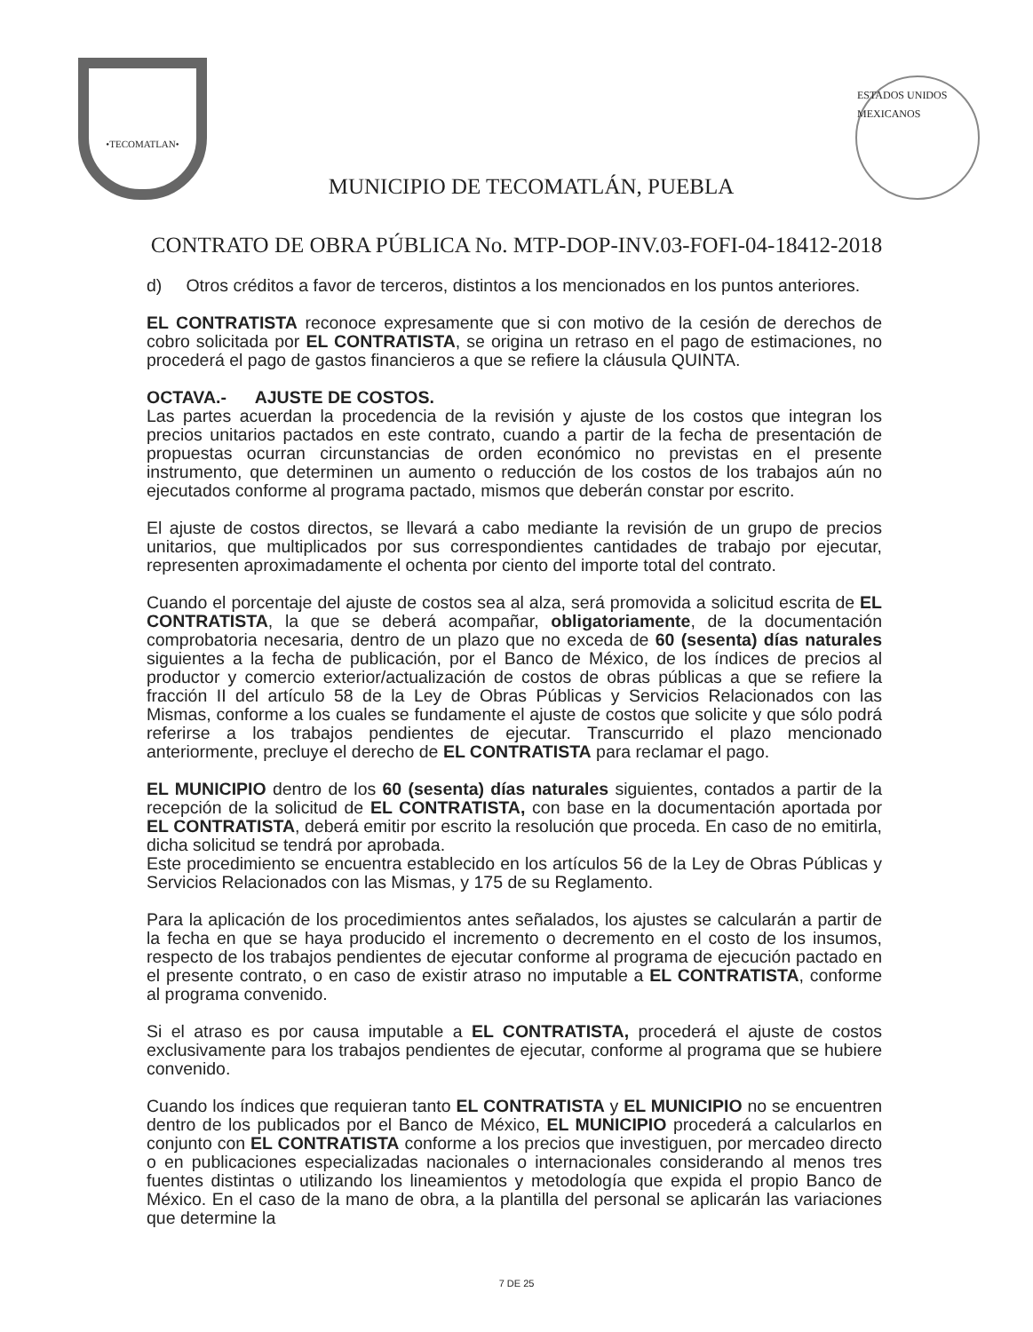•TECOMATLAN•
MUNICIPIO DE TECOMATLÁN, PUEBLA
ESTADOS UNIDOS MEXICANOS
CONTRATO DE OBRA PÚBLICA No. MTP-DOP-INV.03-FOFI-04-18412-2018
d) Otros créditos a favor de terceros, distintos a los mencionados en los puntos anteriores.
EL CONTRATISTA reconoce expresamente que si con motivo de la cesión de derechos de cobro solicitada por EL CONTRATISTA, se origina un retraso en el pago de estimaciones, no procederá el pago de gastos financieros a que se refiere la cláusula QUINTA.
OCTAVA.- AJUSTE DE COSTOS.
Las partes acuerdan la procedencia de la revisión y ajuste de los costos que integran los precios unitarios pactados en este contrato, cuando a partir de la fecha de presentación de propuestas ocurran circunstancias de orden económico no previstas en el presente instrumento, que determinen un aumento o reducción de los costos de los trabajos aún no ejecutados conforme al programa pactado, mismos que deberán constar por escrito.
El ajuste de costos directos, se llevará a cabo mediante la revisión de un grupo de precios unitarios, que multiplicados por sus correspondientes cantidades de trabajo por ejecutar, representen aproximadamente el ochenta por ciento del importe total del contrato.
Cuando el porcentaje del ajuste de costos sea al alza, será promovida a solicitud escrita de EL CONTRATISTA, la que se deberá acompañar, obligatoriamente, de la documentación comprobatoria necesaria, dentro de un plazo que no exceda de 60 (sesenta) días naturales siguientes a la fecha de publicación, por el Banco de México, de los índices de precios al productor y comercio exterior/actualización de costos de obras públicas a que se refiere la fracción II del artículo 58 de la Ley de Obras Públicas y Servicios Relacionados con las Mismas, conforme a los cuales se fundamente el ajuste de costos que solicite y que sólo podrá referirse a los trabajos pendientes de ejecutar. Transcurrido el plazo mencionado anteriormente, precluye el derecho de EL CONTRATISTA para reclamar el pago.
EL MUNICIPIO dentro de los 60 (sesenta) días naturales siguientes, contados a partir de la recepción de la solicitud de EL CONTRATISTA, con base en la documentación aportada por EL CONTRATISTA, deberá emitir por escrito la resolución que proceda. En caso de no emitirla, dicha solicitud se tendrá por aprobada.
Este procedimiento se encuentra establecido en los artículos 56 de la Ley de Obras Públicas y Servicios Relacionados con las Mismas, y 175 de su Reglamento.
Para la aplicación de los procedimientos antes señalados, los ajustes se calcularán a partir de la fecha en que se haya producido el incremento o decremento en el costo de los insumos, respecto de los trabajos pendientes de ejecutar conforme al programa de ejecución pactado en el presente contrato, o en caso de existir atraso no imputable a EL CONTRATISTA, conforme al programa convenido.
Si el atraso es por causa imputable a EL CONTRATISTA, procederá el ajuste de costos exclusivamente para los trabajos pendientes de ejecutar, conforme al programa que se hubiere convenido.
Cuando los índices que requieran tanto EL CONTRATISTA y EL MUNICIPIO no se encuentren dentro de los publicados por el Banco de México, EL MUNICIPIO procederá a calcularlos en conjunto con EL CONTRATISTA conforme a los precios que investiguen, por mercadeo directo o en publicaciones especializadas nacionales o internacionales considerando al menos tres fuentes distintas o utilizando los lineamientos y metodología que expida el propio Banco de México. En el caso de la mano de obra, a la plantilla del personal se aplicarán las variaciones que determine la
7 DE 25